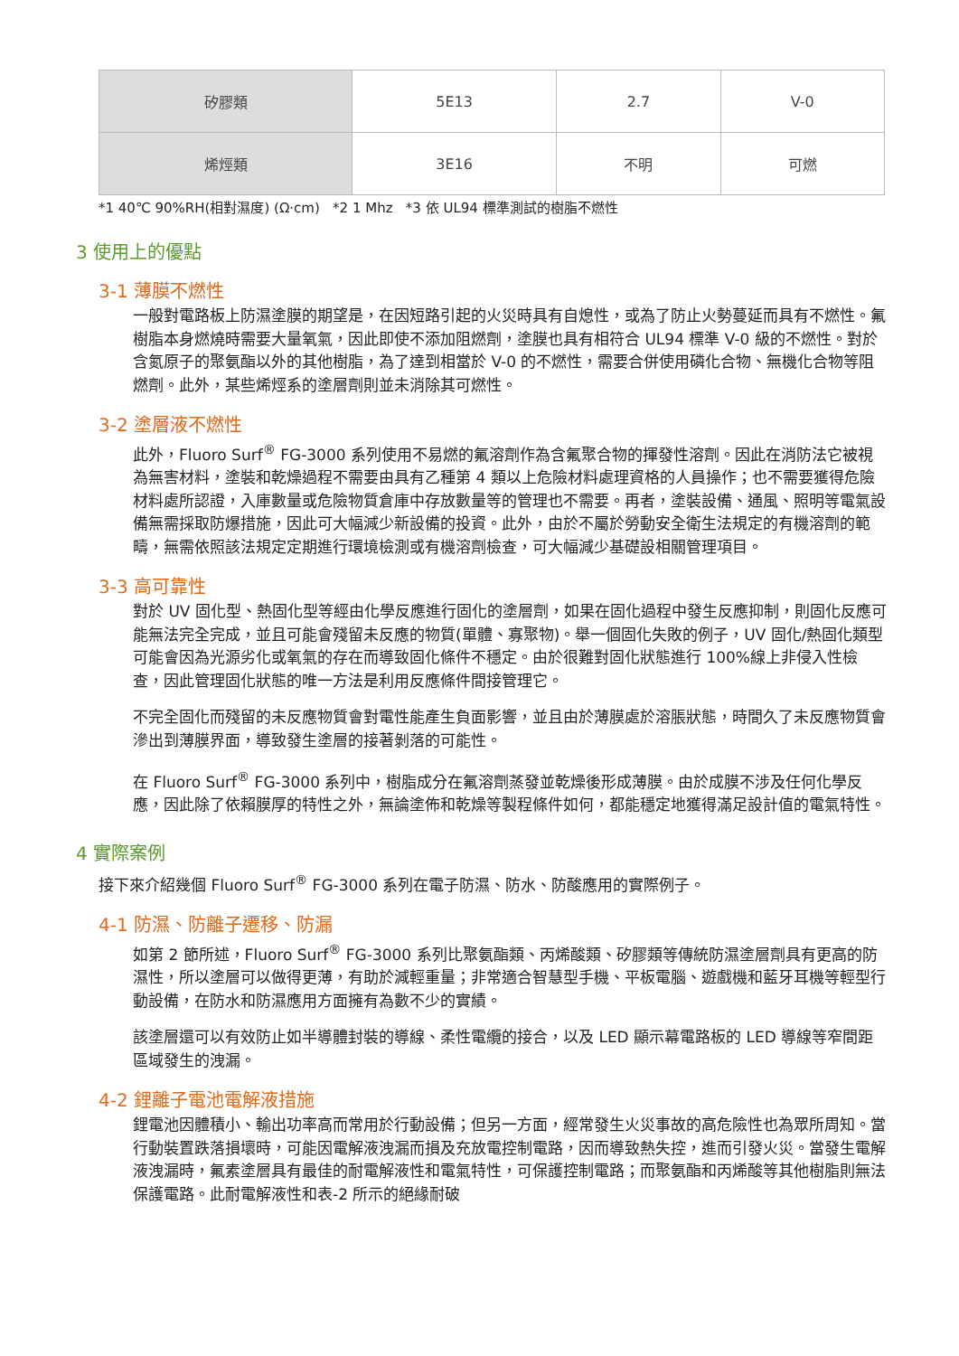| 矽膠類 | 5E13 | 2.7 | V-0 |
| 烯烴類 | 3E16 | 不明 | 可燃 |
*1 40℃ 90%RH(相對濕度) (Ω·cm) *2 1 Mhz *3 依 UL94 標準測試的樹脂不燃性
3 使用上的優點
3-1 薄膜不燃性
一般對電路板上防濕塗膜的期望是，在因短路引起的火災時具有自熄性，或為了防止火勢蔓延而具有不燃性。氟樹脂本身燃燒時需要大量氧氣，因此即使不添加阻燃劑，塗膜也具有相符合 UL94 標準 V-0 級的不燃性。對於含氮原子的聚氨酯以外的其他樹脂，為了達到相當於 V-0 的不燃性，需要合併使用磷化合物、無機化合物等阻燃劑。此外，某些烯烴系的塗層劑則並未消除其可燃性。
3-2 塗層液不燃性
此外，Fluoro Surf<sup>®</sup> FG-3000 系列使用不易燃的氟溶劑作為含氟聚合物的揮發性溶劑。因此在消防法它被視為無害材料，塗裝和乾燥過程不需要由具有乙種第 4 類以上危險材料處理資格的人員操作；也不需要獲得危險材料處所認證，入庫數量或危險物質倉庫中存放數量等的管理也不需要。再者，塗裝設備、通風、照明等電氣設備無需採取防爆措施，因此可大幅減少新設備的投資。此外，由於不屬於勞動安全衛生法規定的有機溶劑的範疇，無需依照該法規定定期進行環境檢測或有機溶劑檢查，可大幅減少基礎設相關管理項目。
3-3 高可靠性
對於 UV 固化型、熱固化型等經由化學反應進行固化的塗層劑，如果在固化過程中發生反應抑制，則固化反應可能無法完全完成，並且可能會殘留未反應的物質(單體、寡聚物)。舉一個固化失敗的例子，UV 固化/熱固化類型可能會因為光源劣化或氧氣的存在而導致固化條件不穩定。由於很難對固化狀態進行 100%線上非侵入性檢查，因此管理固化狀態的唯一方法是利用反應條件間接管理它。
不完全固化而殘留的未反應物質會對電性能產生負面影響，並且由於薄膜處於溶脹狀態，時間久了未反應物質會滲出到薄膜界面，導致發生塗層的接著剝落的可能性。
在 Fluoro Surf<sup>®</sup> FG-3000 系列中，樹脂成分在氟溶劑蒸發並乾燥後形成薄膜。由於成膜不涉及任何化學反應，因此除了依賴膜厚的特性之外，無論塗佈和乾燥等製程條件如何，都能穩定地獲得滿足設計值的電氣特性。
4 實際案例
接下來介紹幾個 Fluoro Surf<sup>®</sup> FG-3000 系列在電子防濕、防水、防酸應用的實際例子。
4-1 防濕、防離子遷移、防漏
如第 2 節所述，Fluoro Surf<sup>®</sup> FG-3000 系列比聚氨酯類、丙烯酸類、矽膠類等傳統防濕塗層劑具有更高的防濕性，所以塗層可以做得更薄，有助於減輕重量；非常適合智慧型手機、平板電腦、遊戲機和藍牙耳機等輕型行動設備，在防水和防濕應用方面擁有為數不少的實績。
該塗層還可以有效防止如半導體封裝的導線、柔性電纜的接合，以及 LED 顯示幕電路板的 LED 導線等窄間距區域發生的洩漏。
4-2 鋰離子電池電解液措施
鋰電池因體積小、輸出功率高而常用於行動設備；但另一方面，經常發生火災事故的高危險性也為眾所周知。當行動裝置跌落損壞時，可能因電解液洩漏而損及充放電控制電路，因而導致熱失控，進而引發火災。當發生電解液洩漏時，氟素塗層具有最佳的耐電解液性和電氣特性，可保護控制電路；而聚氨酯和丙烯酸等其他樹脂則無法保護電路。此耐電解液性和表-2 所示的絕緣耐破